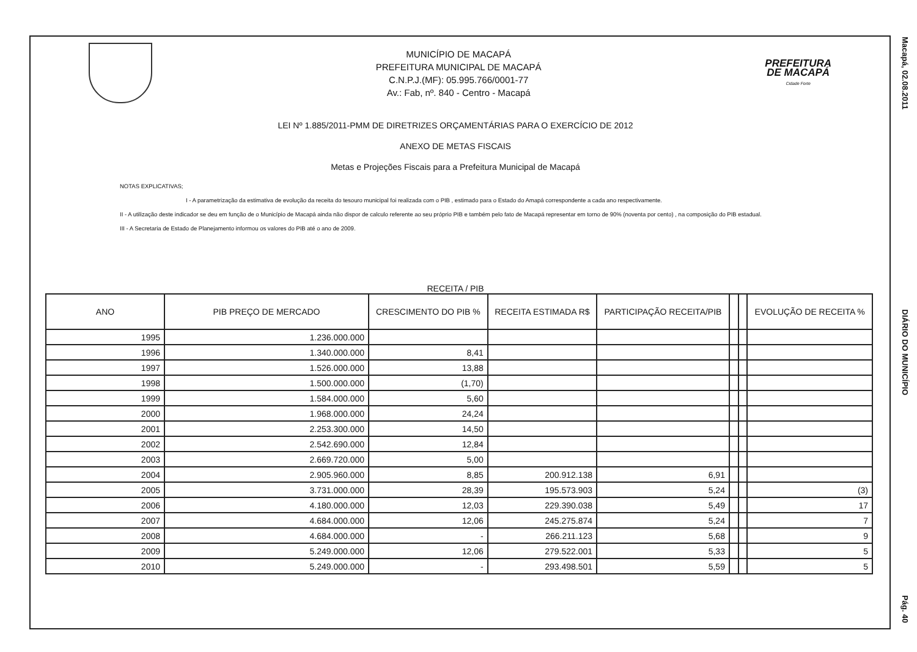MUNICÍPIO DE MACAPÁ
PREFEITURA MUNICIPAL DE MACAPÁ
C.N.P.J.(MF): 05.995.766/0001-77
Av.: Fab, nº. 840 - Centro - Macapá
PREFEITURA
DE MACAPÁ
Cidade Forte
LEI Nº 1.885/2011-PMM DE DIRETRIZES ORÇAMENTÁRIAS PARA O EXERCÍCIO DE 2012
ANEXO DE METAS FISCAIS
Metas e Projeções Fiscais para a Prefeitura Municipal de Macapá
NOTAS EXPLICATIVAS;
I - A parametrização da estimativa de evolução da receita do tesouro municipal foi realizada com o PIB , estimado para o Estado do Amapá correspondente a cada ano respectivamente.
II - A utilização deste indicador se deu em função de o Município de Macapá ainda não dispor de calculo referente ao seu próprio PIB e também pelo fato de Macapá representar em torno de 90% (noventa por cento) , na composição do PIB estadual.
III - A Secretaria de Estado de Planejamento informou os valores do PIB até o ano de 2009.
RECEITA / PIB
| ANO | PIB PREÇO DE MERCADO | CRESCIMENTO DO PIB % | RECEITA ESTIMADA R$ | PARTICIPAÇÃO RECEITA/PIB | | | EVOLUÇÃO DE RECEITA % |
| --- | --- | --- | --- | --- | --- | --- | --- |
| 1995 | 1.236.000.000 | | | | | | |
| 1996 | 1.340.000.000 | 8,41 | | | | | |
| 1997 | 1.526.000.000 | 13,88 | | | | | |
| 1998 | 1.500.000.000 | (1,70) | | | | | |
| 1999 | 1.584.000.000 | 5,60 | | | | | |
| 2000 | 1.968.000.000 | 24,24 | | | | | |
| 2001 | 2.253.300.000 | 14,50 | | | | | |
| 2002 | 2.542.690.000 | 12,84 | | | | | |
| 2003 | 2.669.720.000 | 5,00 | | | | | |
| 2004 | 2.905.960.000 | 8,85 | 200.912.138 | 6,91 | | | |
| 2005 | 3.731.000.000 | 28,39 | 195.573.903 | 5,24 | | | (3) |
| 2006 | 4.180.000.000 | 12,03 | 229.390.038 | 5,49 | | | 17 |
| 2007 | 4.684.000.000 | 12,06 | 245.275.874 | 5,24 | | | 7 |
| 2008 | 4.684.000.000 | - | 266.211.123 | 5,68 | | | 9 |
| 2009 | 5.249.000.000 | 12,06 | 279.522.001 | 5,33 | | | 5 |
| 2010 | 5.249.000.000 | - | 293.498.501 | 5,59 | | | 5 |
Macapá, 02.08.2011 DIÁRIO DO MUNICÍPIO Pág. 40